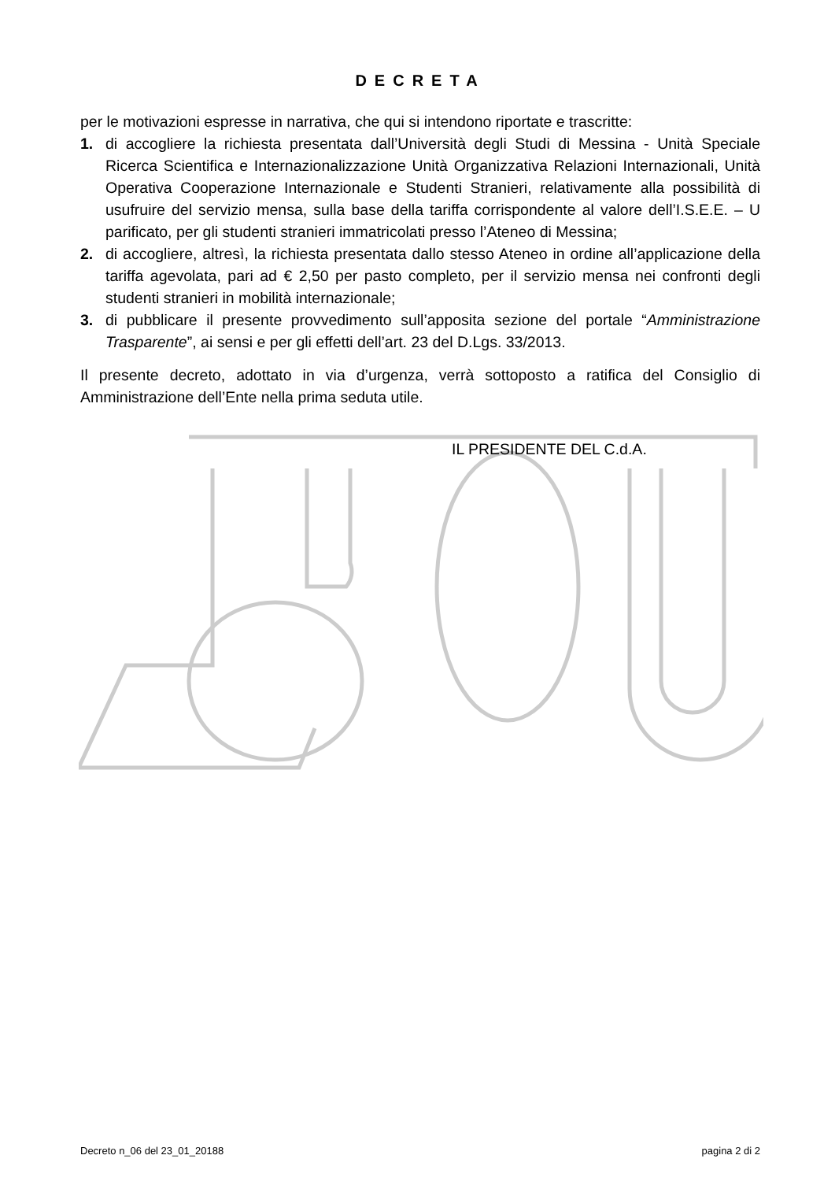DECRETA
per le motivazioni espresse in narrativa, che qui si intendono riportate e trascritte:
1. di accogliere la richiesta presentata dall’Università degli Studi di Messina - Unità Speciale Ricerca Scientifica e Internazionalizzazione Unità Organizzativa Relazioni Internazionali, Unità Operativa Cooperazione Internazionale e Studenti Stranieri, relativamente alla possibilità di usufruire del servizio mensa, sulla base della tariffa corrispondente al valore dell’I.S.E.E. – U parificato, per gli studenti stranieri immatricolati presso l’Ateneo di Messina;
2. di accogliere, altresì, la richiesta presentata dallo stesso Ateneo in ordine all’applicazione della tariffa agevolata, pari ad € 2,50 per pasto completo, per il servizio mensa nei confronti degli studenti stranieri in mobilità internazionale;
3. di pubblicare il presente provvedimento sull’apposita sezione del portale “Amministrazione Trasparente”, ai sensi e per gli effetti dell’art. 23 del D.Lgs. 33/2013.
Il presente decreto, adottato in via d’urgenza, verrà sottoposto a ratifica del Consiglio di Amministrazione dell’Ente nella prima seduta utile.
IL PRESIDENTE DEL C.d.A.
Decreto n_06 del 23_01_20188 pagina 2 di 2